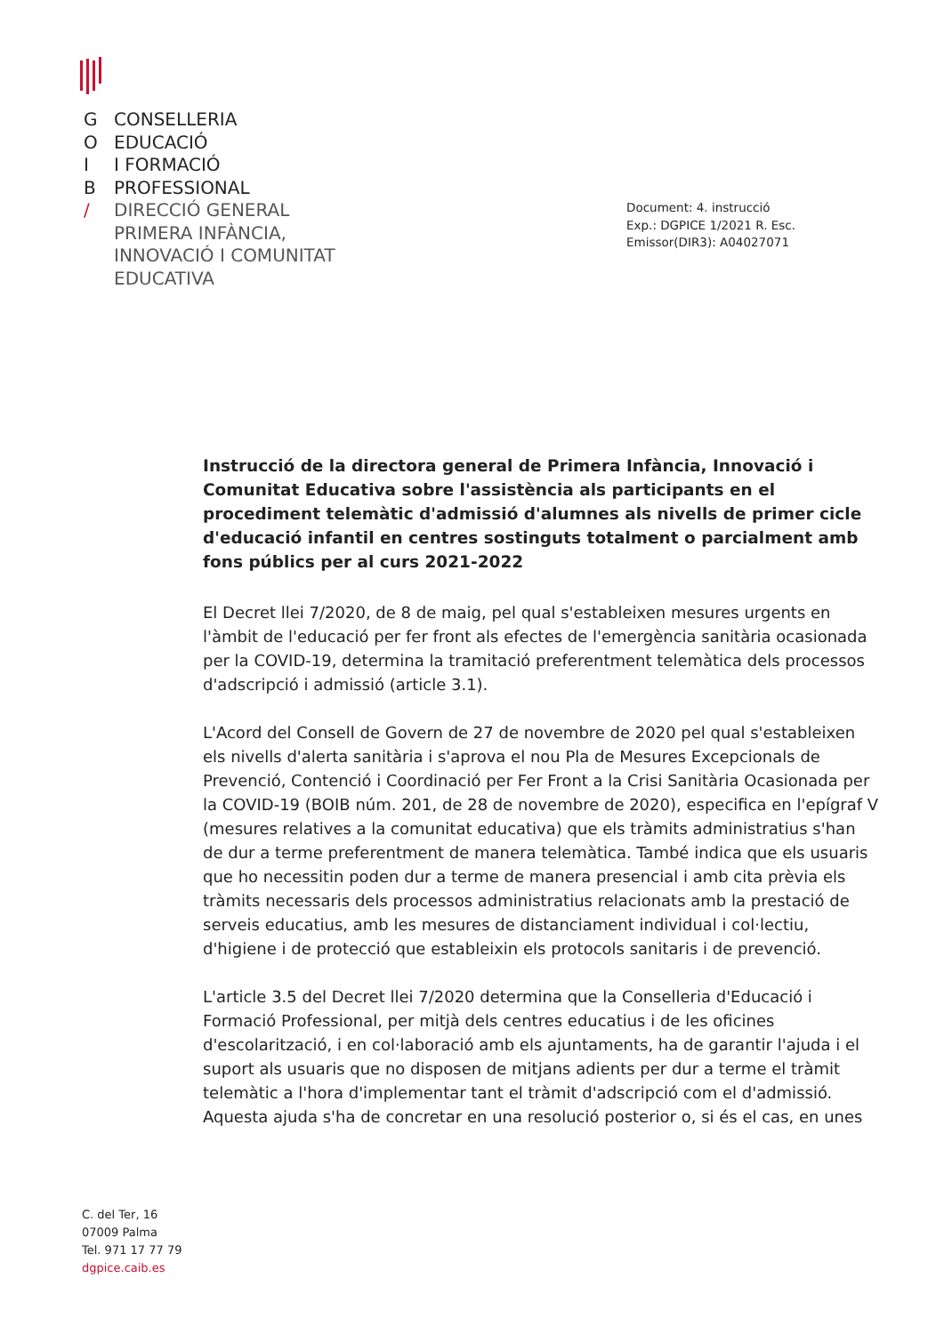G CONSELLERIA
O EDUCACIÓ
I I FORMACIÓ
B PROFESSIONAL
/ DIRECCIÓ GENERAL
PRIMERA INFÀNCIA,
INNOVACIÓ I COMUNITAT
EDUCATIVA
Document: 4. instrucció
Exp.: DGPICE 1/2021 R. Esc.
Emissor(DIR3): A04027071
Instrucció de la directora general de Primera Infància, Innovació i Comunitat Educativa sobre l'assistència als participants en el procediment telemàtic d'admissió d'alumnes als nivells de primer cicle d'educació infantil en centres sostinguts totalment o parcialment amb fons públics per al curs 2021-2022
El Decret llei 7/2020, de 8 de maig, pel qual s'estableixen mesures urgents en l'àmbit de l'educació per fer front als efectes de l'emergència sanitària ocasionada per la COVID-19, determina la tramitació preferentment telemàtica dels processos d'adscripció i admissió (article 3.1).
L'Acord del Consell de Govern de 27 de novembre de 2020 pel qual s'estableixen els nivells d'alerta sanitària i s'aprova el nou Pla de Mesures Excepcionals de Prevenció, Contenció i Coordinació per Fer Front a la Crisi Sanitària Ocasionada per la COVID-19 (BOIB núm. 201, de 28 de novembre de 2020), especifica en l'epígraf V (mesures relatives a la comunitat educativa) que els tràmits administratius s'han de dur a terme preferentment de manera telemàtica. També indica que els usuaris que ho necessitin poden dur a terme de manera presencial i amb cita prèvia els tràmits necessaris dels processos administratius relacionats amb la prestació de serveis educatius, amb les mesures de distanciament individual i col·lectiu, d'higiene i de protecció que estableixin els protocols sanitaris i de prevenció.
L'article 3.5 del Decret llei 7/2020 determina que la Conselleria d'Educació i Formació Professional, per mitjà dels centres educatius i de les oficines d'escolarització, i en col·laboració amb els ajuntaments, ha de garantir l'ajuda i el suport als usuaris que no disposen de mitjans adients per dur a terme el tràmit telemàtic a l'hora d'implementar tant el tràmit d'adscripció com el d'admissió. Aquesta ajuda s'ha de concretar en una resolució posterior o, si és el cas, en unes
C. del Ter, 16
07009 Palma
Tel. 971 17 77 79
dgpice.caib.es